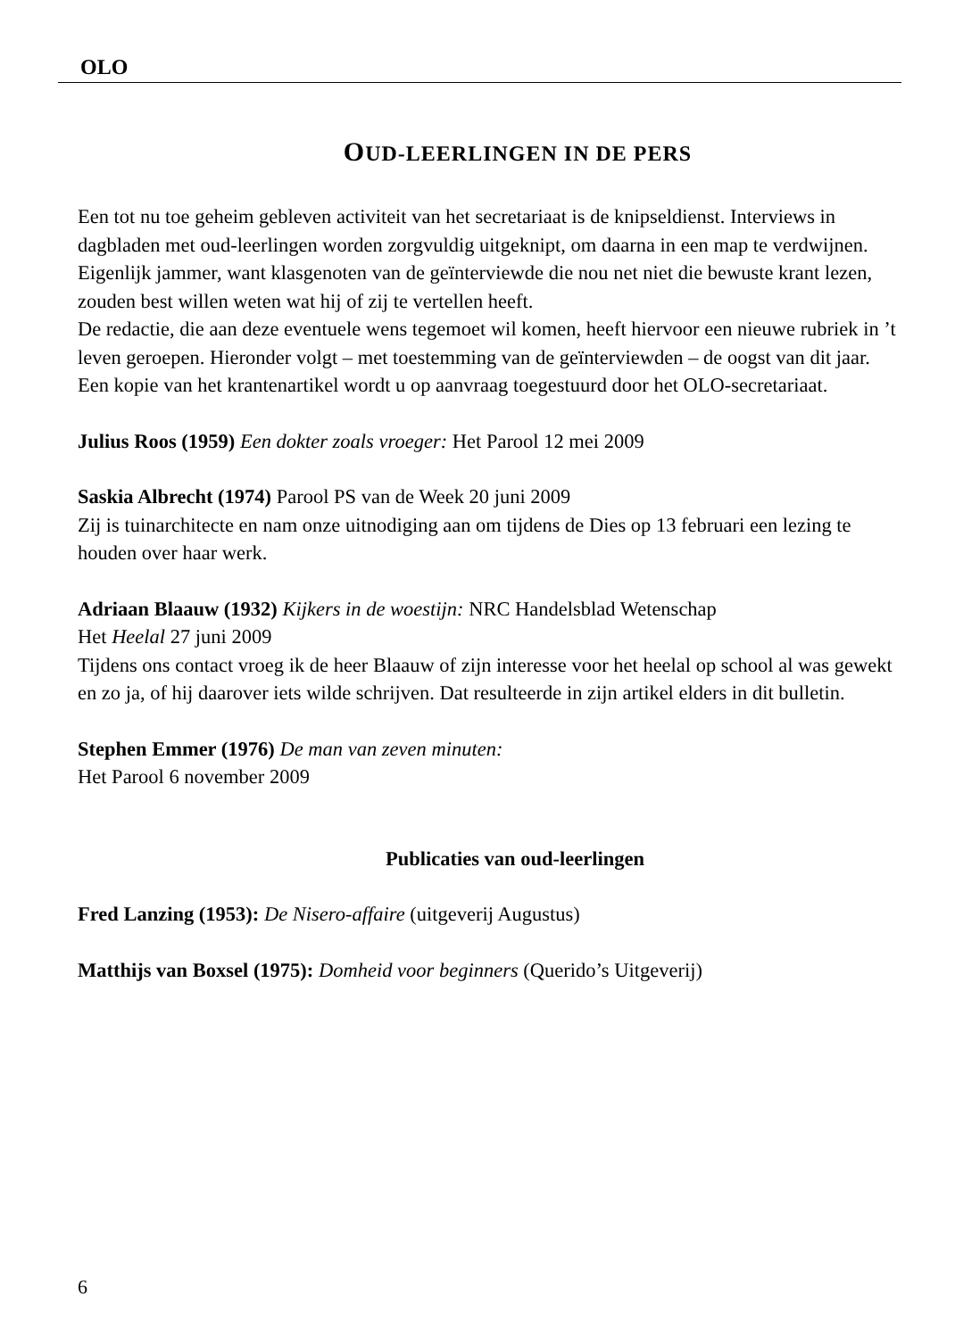OLO
OUD-LEERLINGEN IN DE PERS
Een tot nu toe geheim gebleven activiteit van het secretariaat is de knipseldienst. Interviews in dagbladen met oud-leerlingen worden zorgvuldig uitgeknipt, om daarna in een map te verdwijnen.
Eigenlijk jammer, want klasgenoten van de geïnterviewde die nou net niet die bewuste krant lezen, zouden best willen weten wat hij of zij te vertellen heeft.
De redactie, die aan deze eventuele wens tegemoet wil komen, heeft hiervoor een nieuwe rubriek in ’t leven geroepen. Hieronder volgt – met toestemming van de geïnterviewden – de oogst van dit jaar. Een kopie van het krantenartikel wordt u op aanvraag toegestuurd door het OLO-secretariaat.
Julius Roos (1959) Een dokter zoals vroeger: Het Parool 12 mei 2009
Saskia Albrecht (1974) Parool PS van de Week 20 juni 2009
Zij is tuinarchitecte en nam onze uitnodiging aan om tijdens de Dies op 13 februari een lezing te houden over haar werk.
Adriaan Blaauw (1932) Kijkers in de woestijn: NRC Handelsblad Wetenschap
Het Heelal 27 juni 2009
Tijdens ons contact vroeg ik de heer Blaauw of zijn interesse voor het heelal op school al was gewekt en zo ja, of hij daarover iets wilde schrijven. Dat resulteerde in zijn artikel elders in dit bulletin.
Stephen Emmer (1976) De man van zeven minuten:
Het Parool 6 november 2009
Publicaties van oud-leerlingen
Fred Lanzing (1953): De Nisero-affaire (uitgeverij Augustus)
Matthijs van Boxsel (1975): Domheid voor beginners (Querido’s Uitgeverij)
6